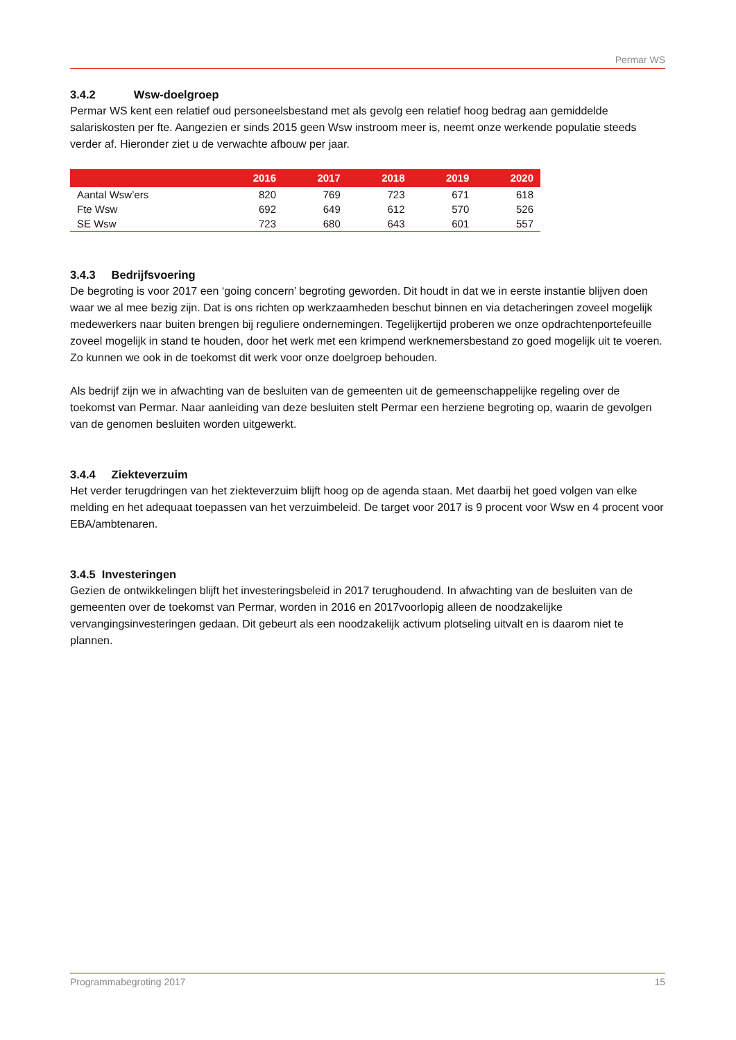Permar WS
3.4.2 Wsw-doelgroep
Permar WS kent een relatief oud personeelsbestand met als gevolg een relatief hoog bedrag aan gemiddelde salariskosten per fte. Aangezien er sinds 2015 geen Wsw instroom meer is, neemt onze werkende populatie steeds verder af. Hieronder ziet u de verwachte afbouw per jaar.
| | 2016 | 2017 | 2018 | 2019 | 2020 |
| --- | --- | --- | --- | --- | --- |
| Aantal Wsw’ers | 820 | 769 | 723 | 671 | 618 |
| Fte Wsw | 692 | 649 | 612 | 570 | 526 |
| SE Wsw | 723 | 680 | 643 | 601 | 557 |
3.4.3 Bedrijfsvoering
De begroting is voor 2017 een ‘going concern’ begroting geworden. Dit houdt in dat we in eerste instantie blijven doen waar we al mee bezig zijn. Dat is ons richten op werkzaamheden beschut binnen en via detacheringen zoveel mogelijk medewerkers naar buiten brengen bij reguliere ondernemingen. Tegelijkertijd proberen we onze opdrachtenportefeuille zoveel mogelijk in stand te houden, door het werk met een krimpend werknemersbestand zo goed mogelijk uit te voeren. Zo kunnen we ook in de toekomst dit werk voor onze doelgroep behouden.
Als bedrijf zijn we in afwachting van de besluiten van de gemeenten uit de gemeenschappelijke regeling over de toekomst van Permar. Naar aanleiding van deze besluiten stelt Permar een herziene begroting op, waarin de gevolgen van de genomen besluiten worden uitgewerkt.
3.4.4 Ziekteverzuim
Het verder terugdringen van het ziekteverzuim blijft hoog op de agenda staan. Met daarbij het goed volgen van elke melding en het adequaat toepassen van het verzuimbeleid. De target voor 2017 is 9 procent voor Wsw en 4 procent voor EBA/ambtenaren.
3.4.5 Investeringen
Gezien de ontwikkelingen blijft het investeringsbeleid in 2017 terughoudend. In afwachting van de besluiten van de gemeenten over de toekomst van Permar, worden in 2016 en 2017voorlopig alleen de noodzakelijke vervangingsinvesteringen gedaan. Dit gebeurt als een noodzakelijk activum plotseling uitvalt en is daarom niet te plannen.
Programmabegroting 2017 15